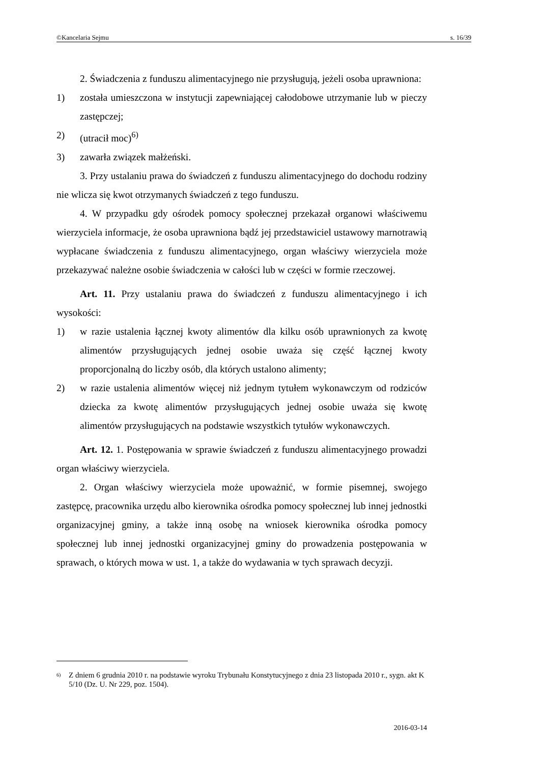©Kancelaria Sejmu s. 16/39
2. Świadczenia z funduszu alimentacyjnego nie przysługują, jeżeli osoba uprawniona:
1) została umieszczona w instytucji zapewniającej całodobowe utrzymanie lub w pieczy zastępczej;
2) (utracił moc)<sup>6)</sup>
3) zawarła związek małżeński.
3. Przy ustalaniu prawa do świadczeń z funduszu alimentacyjnego do dochodu rodziny nie wlicza się kwot otrzymanych świadczeń z tego funduszu.
4. W przypadku gdy ośrodek pomocy społecznej przekazał organowi właściwemu wierzyciela informacje, że osoba uprawniona bądź jej przedstawiciel ustawowy marnotrawią wypłacane świadczenia z funduszu alimentacyjnego, organ właściwy wierzyciela może przekazywać należne osobie świadczenia w całości lub w części w formie rzeczowej.
Art. 11. Przy ustalaniu prawa do świadczeń z funduszu alimentacyjnego i ich wysokości:
1) w razie ustalenia łącznej kwoty alimentów dla kilku osób uprawnionych za kwotę alimentów przysługujących jednej osobie uważa się część łącznej kwoty proporcjonalną do liczby osób, dla których ustalono alimenty;
2) w razie ustalenia alimentów więcej niż jednym tytułem wykonawczym od rodziców dziecka za kwotę alimentów przysługujących jednej osobie uważa się kwotę alimentów przysługujących na podstawie wszystkich tytułów wykonawczych.
Art. 12. 1. Postępowania w sprawie świadczeń z funduszu alimentacyjnego prowadzi organ właściwy wierzyciela.
2. Organ właściwy wierzyciela może upoważnić, w formie pisemnej, swojego zastępcę, pracownika urzędu albo kierownika ośrodka pomocy społecznej lub innej jednostki organizacyjnej gminy, a także inną osobę na wniosek kierownika ośrodka pomocy społecznej lub innej jednostki organizacyjnej gminy do prowadzenia postępowania w sprawach, o których mowa w ust. 1, a także do wydawania w tych sprawach decyzji.
6) Z dniem 6 grudnia 2010 r. na podstawie wyroku Trybunału Konstytucyjnego z dnia 23 listopada 2010 r., sygn. akt K 5/10 (Dz. U. Nr 229, poz. 1504).
2016-03-14